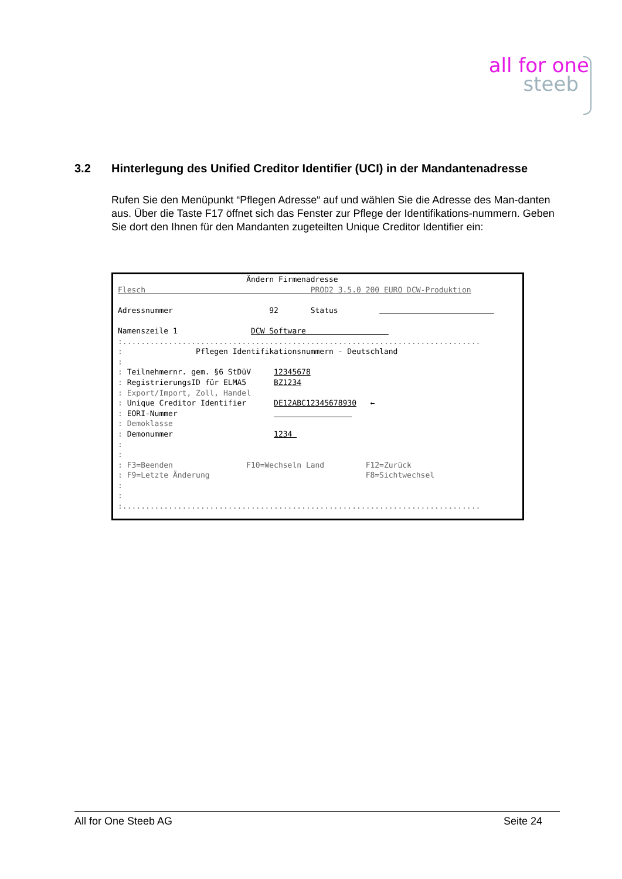all for one
steeb
3.2 Hinterlegung des Unified Creditor Identifier (UCI) in der Mandantenadresse
Rufen Sie den Menüpunkt “Pflegen Adresse“ auf und wählen Sie die Adresse des Man-danten aus. Über die Taste F17 öffnet sich das Fenster zur Pflege der Identifikations-nummern. Geben Sie dort den Ihnen für den Mandanten zugeteilten Unique Creditor Identifier ein:
Ändern Firmenadresse Flesch PROD2 3.5.0 200 EURO DCW-Produktion Adressnummer 92 Status Namenszeile 1 DCW Software :.............................................................................. : Pflegen Identifikationsnummern - Deutschland : : Teilnehmernr. gem. §6 StDüV 12345678 : RegistrierungsID für ELMA5 BZ1234 : Export/Import, Zoll, Handel : Unique Creditor Identifier DE12ABC12345678930 ← : EORI-Nummer : Demoklasse : Demonummer 1234 : : : F3=Beenden F10=Wechseln Land F12=Zurück : F9=Letzte Änderung F8=Sichtwechsel : : :..............................................................................
All for One Steeb AG Seite 24